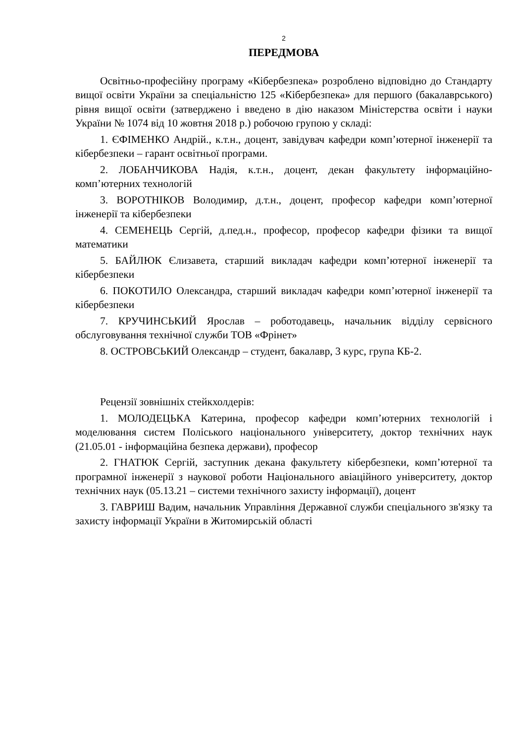2
ПЕРЕДМОВА
Освітньо-професійну програму «Кібербезпека» розроблено відповідно до Стандарту вищої освіти України за спеціальністю 125 «Кібербезпека» для першого (бакалаврського) рівня вищої освіти (затверджено і введено в дію наказом Міністерства освіти і науки України № 1074 від 10 жовтня 2018 р.) робочою групою у складі:
1. ЄФІМЕНКО Андрій., к.т.н., доцент, завідувач кафедри комп’ютерної інженерії та кібербезпеки – гарант освітньої програми.
2. ЛОБАНЧИКОВА Надія, к.т.н., доцент, декан факультету інформаційно-комп’ютерних технологій
3. ВОРОТНІКОВ Володимир, д.т.н., доцент, професор кафедри комп’ютерної інженерії та кібербезпеки
4. СЕМЕНЕЦЬ Сергій, д.пед.н., професор, професор кафедри фізики та вищої математики
5. БАЙЛЮК Єлизавета, старший викладач кафедри комп’ютерної інженерії та кібербезпеки
6. ПОКОТИЛО Олександра, старший викладач кафедри комп’ютерної інженерії та кібербезпеки
7. КРУЧИНСЬКИЙ Ярослав – роботодавець, начальник відділу сервісного обслуговування технічної служби ТОВ «Фрінет»
8. ОСТРОВСЬКИЙ Олександр – студент, бакалавр, 3 курс, група КБ-2.
Рецензії зовнішніх стейкхолдерів:
1. МОЛОДЕЦЬКА Катерина, професор кафедри комп’ютерних технологій і моделювання систем Поліського національного університету, доктор технічних наук (21.05.01 - інформаційна безпека держави), професор
2. ГНАТЮК Сергій, заступник декана факультету кібербезпеки, комп’ютерної та програмної інженерії з наукової роботи Національного авіаційного університету, доктор технічних наук (05.13.21 – системи технічного захисту інформації), доцент
3. ГАВРИШ Вадим, начальник Управління Державної служби спеціального зв'язку та захисту інформації України в Житомирській області